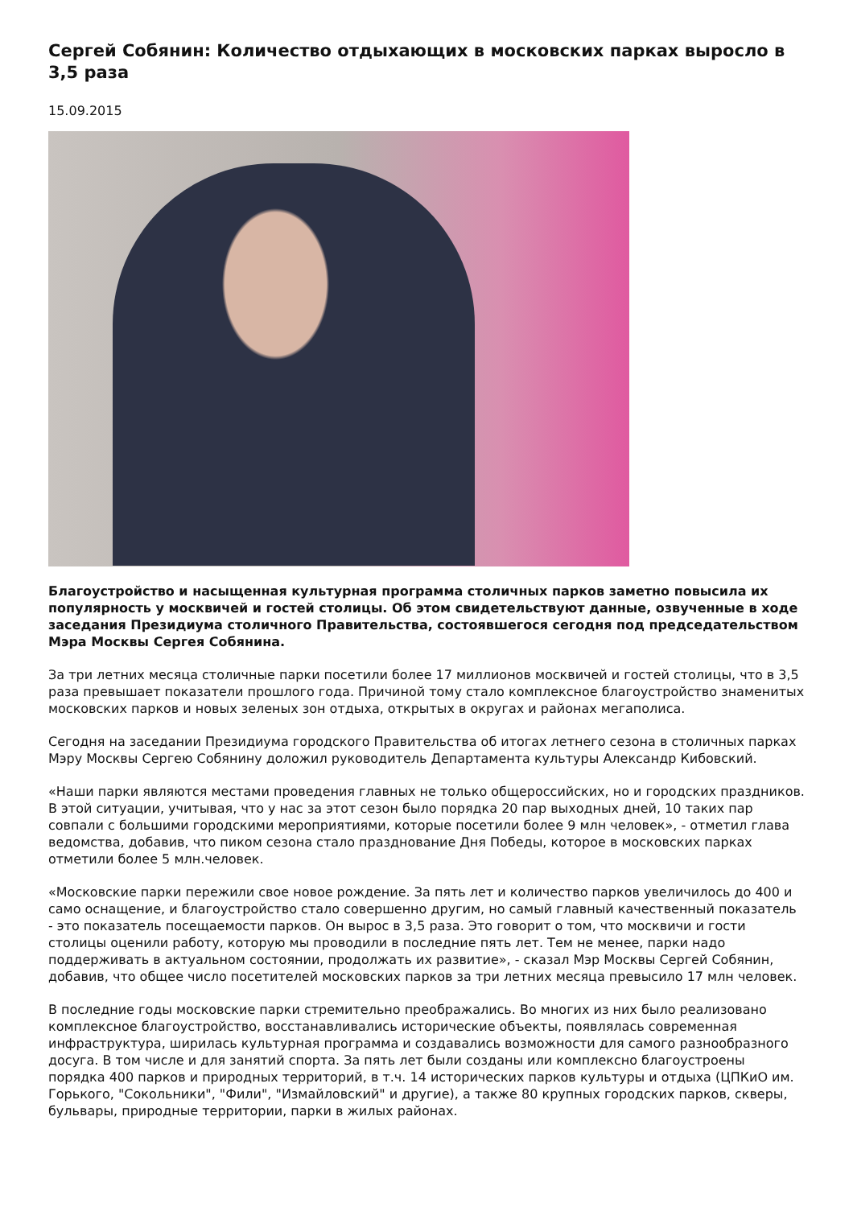Сергей Собянин: Количество отдыхающих в московских парках выросло в 3,5 раза
15.09.2015
Благоустройство и насыщенная культурная программа столичных парков заметно повысила их популярность у москвичей и гостей столицы. Об этом свидетельствуют данные, озвученные в ходе заседания Президиума столичного Правительства, состоявшегося сегодня под председательством Мэра Москвы Сергея Собянина.
За три летних месяца столичные парки посетили более 17 миллионов москвичей и гостей столицы, что в 3,5 раза превышает показатели прошлого года. Причиной тому стало комплексное благоустройство знаменитых московских парков и новых зеленых зон отдыха, открытых в округах и районах мегаполиса.
Сегодня на заседании Президиума городского Правительства об итогах летнего сезона в столичных парках Мэру Москвы Сергею Собянину доложил руководитель Департамента культуры Александр Кибовский.
«Наши парки являются местами проведения главных не только общероссийских, но и городских праздников. В этой ситуации, учитывая, что у нас за этот сезон было порядка 20 пар выходных дней, 10 таких пар совпали с большими городскими мероприятиями, которые посетили более 9 млн человек», - отметил глава ведомства, добавив, что пиком сезона стало празднование Дня Победы, которое в московских парках отметили более 5 млн.человек.
«Московские парки пережили свое новое рождение. За пять лет и количество парков увеличилось до 400 и само оснащение, и благоустройство стало совершенно другим, но самый главный качественный показатель - это показатель посещаемости парков. Он вырос в 3,5 раза. Это говорит о том, что москвичи и гости столицы оценили работу, которую мы проводили в последние пять лет. Тем не менее, парки надо поддерживать в актуальном состоянии, продолжать их развитие», - сказал Мэр Москвы Сергей Собянин, добавив, что общее число посетителей московских парков за три летних месяца превысило 17 млн человек.
В последние годы московские парки стремительно преображались. Во многих из них было реализовано комплексное благоустройство, восстанавливались исторические объекты, появлялась современная инфраструктура, ширилась культурная программа и создавались возможности для самого разнообразного досуга. В том числе и для занятий спорта. За пять лет были созданы или комплексно благоустроены порядка 400 парков и природных территорий, в т.ч. 14 исторических парков культуры и отдыха (ЦПКиО им. Горького, "Сокольники", "Фили", "Измайловский" и другие), а также 80 крупных городских парков, скверы, бульвары, природные территории, парки в жилых районах.